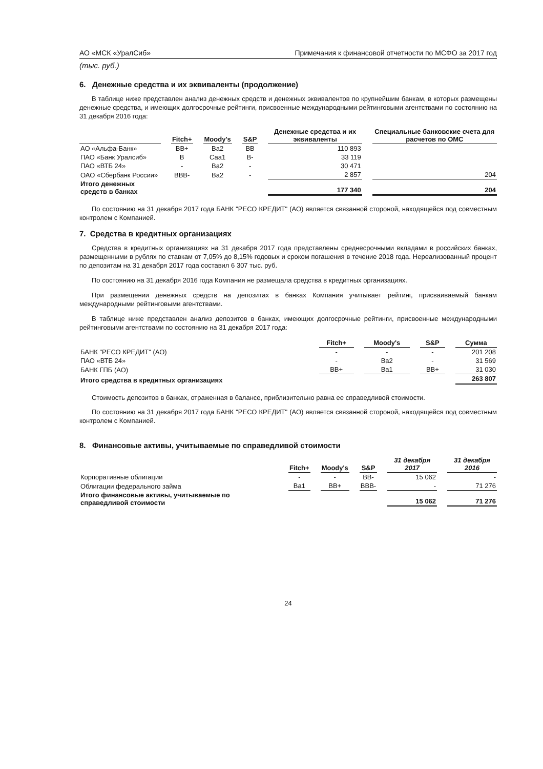АО «МСК «УралСиб» Примечания к финансовой отчетности по МСФО за 2017 год
(тыс. руб.)
6. Денежные средства и их эквиваленты (продолжение)
В таблице ниже представлен анализ денежных средств и денежных эквивалентов по крупнейшим банкам, в которых размещены денежные средства, и имеющих долгосрочные рейтинги, присвоенные международными рейтинговыми агентствами по состоянию на 31 декабря 2016 года:
| | Fitch+ | Moody's | S&P | Денежные средства и их эквиваленты | Специальные банковские счета для расчетов по ОМС |
| --- | --- | --- | --- | --- | --- |
| АО «Альфа-Банк» | BB+ | Ba2 | BB | 110 893 | |
| ПАО «Банк Уралсиб» | B | Caa1 | B- | 33 119 | |
| ПАО «ВТБ 24» | - | Ba2 | - | 30 471 | |
| ОАО «Сбербанк России» | BBB- | Ba2 | - | 2 857 | 204 |
| Итого денежных средств в банках | | | | 177 340 | 204 |
По состоянию на 31 декабря 2017 года БАНК "РЕСО КРЕДИТ" (АО) является связанной стороной, находящейся под совместным контролем с Компанией.
7. Средства в кредитных организациях
Средства в кредитных организациях на 31 декабря 2017 года представлены среднесрочными вкладами в российских банках, размещенными в рублях по ставкам от 7,05% до 8,15% годовых и сроком погашения в течение 2018 года. Нереализованный процент по депозитам на 31 декабря 2017 года составил 6 307 тыс. руб.
По состоянию на 31 декабря 2016 года Компания не размещала средства в кредитных организациях.
При размещении денежных средств на депозитах в банках Компания учитывает рейтинг, присваиваемый банкам международными рейтинговыми агентствами.
В таблице ниже представлен анализ депозитов в банках, имеющих долгосрочные рейтинги, присвоенные международными рейтинговыми агентствами по состоянию на 31 декабря 2017 года:
| | Fitch+ | Moody's | S&P | Сумма |
| БАНК "РЕСО КРЕДИТ" (АО) | - | - | - | 201 208 |
| ПАО «ВТБ 24» | - | Ba2 | - | 31 569 |
| БАНК ГПБ (АО) | BB+ | Ba1 | BB+ | 31 030 |
| Итого средства в кредитных организациях | | | | 263 807 |
Стоимость депозитов в банках, отраженная в балансе, приблизительно равна ее справедливой стоимости.
По состоянию на 31 декабря 2017 года БАНК "РЕСО КРЕДИТ" (АО) является связанной стороной, находящейся под совместным контролем с Компанией.
8. Финансовые активы, учитываемые по справедливой стоимости
| | Fitch+ | Moody's | S&P | 31 декабря 2017 | 31 декабря 2016 |
| Корпоративные облигации | - | - | BB- | 15 062 | - |
| Облигации федерального займа | Ba1 | BB+ | BBB- | - | 71 276 |
| Итого финансовые активы, учитываемые по справедливой стоимости | | | | 15 062 | 71 276 |
24